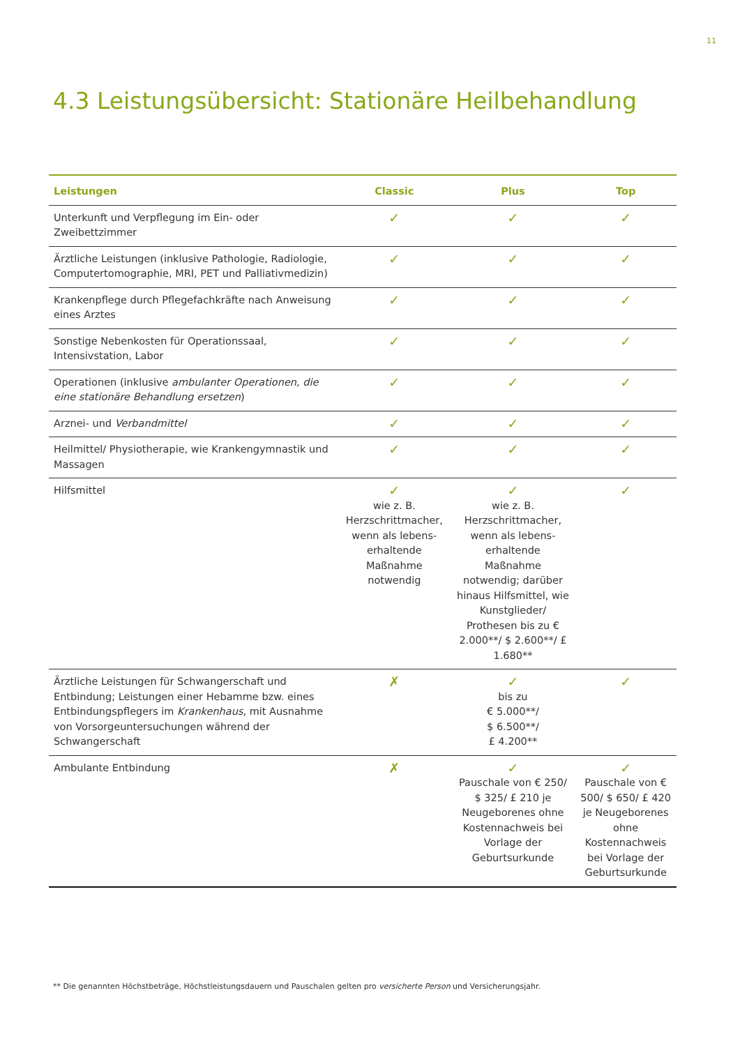11
4.3 Leistungsübersicht: Stationäre Heilbehandlung
| Leistungen | Classic | Plus | Top |
| --- | --- | --- | --- |
| Unterkunft und Verpflegung im Ein- oder Zweibettzimmer | ✓ | ✓ | ✓ |
| Ärztliche Leistungen (inklusive Pathologie, Radiologie, Computertomographie, MRI, PET und Palliativmedizin) | ✓ | ✓ | ✓ |
| Krankenpflege durch Pflegefachkräfte nach Anweisung eines Arztes | ✓ | ✓ | ✓ |
| Sonstige Nebenkosten für Operationssaal, Intensivstation, Labor | ✓ | ✓ | ✓ |
| Operationen (inklusive ambulanter Operationen, die eine stationäre Behandlung ersetzen ) | ✓ | ✓ | ✓ |
| Arznei- und Verbandmittel | ✓ | ✓ | ✓ |
| Heilmittel/ Physiotherapie, wie Krankengymnastik und Massagen | ✓ | ✓ | ✓ |
| Hilfsmittel | ✓ wie z. B. Herzschrittmacher, wenn als lebens-erhaltende Maßnahme notwendig | ✓ wie z. B. Herzschrittmacher, wenn als lebens-erhaltende Maßnahme notwendig; darüber hinaus Hilfsmittel, wie Kunstglieder/ Prothesen bis zu € 2.000**/ $ 2.600**/ £ 1.680** | ✓ |
| Ärztliche Leistungen für Schwangerschaft und Entbindung; Leistungen einer Hebamme bzw. eines Entbindungspflegers im Krankenhaus , mit Ausnahme von Vorsorgeuntersuchungen während der Schwangerschaft | ✗ | ✓ bis zu € 5.000**/ $ 6.500**/ £ 4.200** | ✓ |
| Ambulante Entbindung | ✗ | ✓ Pauschale von € 250/ $ 325/ £ 210 je Neugeborenes ohne Kostennachweis bei Vorlage der Geburtsurkunde | ✓ Pauschale von € 500/ $ 650/ £ 420 je Neugeborenes ohne Kostennachweis bei Vorlage der Geburtsurkunde |
** Die genannten Höchstbeträge, Höchstleistungsdauern und Pauschalen gelten pro versicherte Person und Versicherungsjahr.